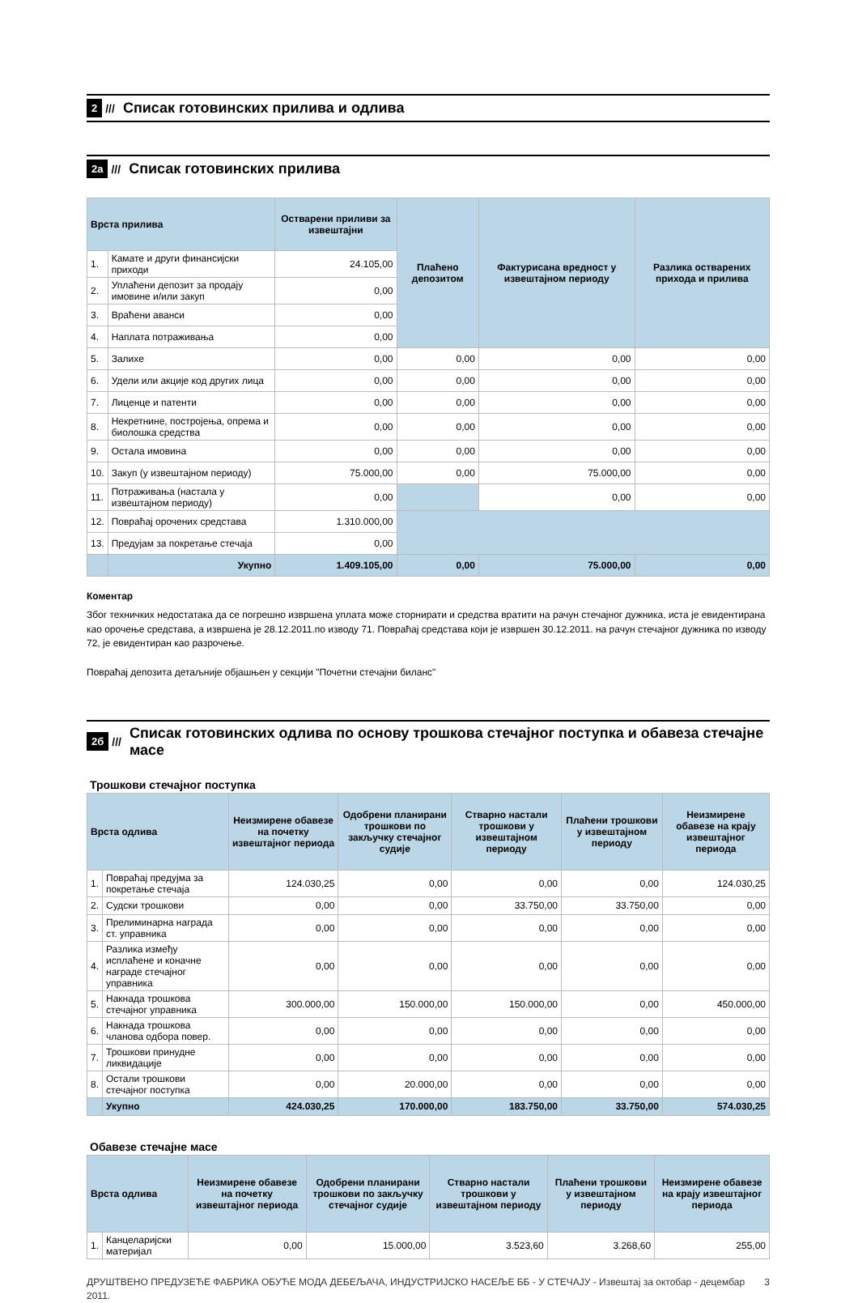2 ///
Списак готовинских прилива и одлива
2а ///
Списак готовинских прилива
| Врста прилива | | Остварени приливи за извештајни | Плаћено депозитом | Фактурисана вредност у извештајном периоду | Разлика остварених прихода и прилива |
| 1. | Камате и други финансијски приходи | 24.105,00 | | | |
| 2. | Уплаћени депозит за продају имовине и/или закуп | 0,00 | | | |
| 3. | Враћени аванси | 0,00 | | | |
| 4. | Наплата потраживања | 0,00 | | | |
| 5. | Залихе | 0,00 | 0,00 | 0,00 | 0,00 |
| 6. | Удели или акције код других лица | 0,00 | 0,00 | 0,00 | 0,00 |
| 7. | Лиценце и патенти | 0,00 | 0,00 | 0,00 | 0,00 |
| 8. | Некретнине, постројења, опрема и биолошка средства | 0,00 | 0,00 | 0,00 | 0,00 |
| 9. | Остала имовина | 0,00 | 0,00 | 0,00 | 0,00 |
| 10. | Закуп (у извештајном периоду) | 75.000,00 | 0,00 | 75.000,00 | 0,00 |
| 11. | Потраживања (настала у извештајном периоду) | 0,00 | | 0,00 | 0,00 |
| 12. | Повраћај орочених средстава | 1.310.000,00 | | | |
| 13. | Предујам за покретање стечаја | 0,00 | | | |
| | Укупно | 1.409.105,00 | 0,00 | 75.000,00 | 0,00 |
Коментар
Због техничких недостатака да се погрешно извршена уплата може сторнирати и средства вратити на рачун стечајног дужника, иста је евидентирана као орочење средстава, а извршена је 28.12.2011.по изводу 71. Повраћај средстава који је извршен 30.12.2011. на рачун стечајног дужника по изводу 72, је евидентиран као разрочење.
Повраћај депозита детаљније објашњен у секцији "Почетни стечајни биланс"
2б ///
Списак готовинских одлива по основу трошкова стечајног поступка и обавеза стечајне масе
Трошкови стечајног поступка
| Врста одлива | | Неизмирене обавезе на почетку извештајног периода | Одобрени планирани трошкови по закључку стечајног судије | Стварно настали трошкови у извештајном периоду | Плаћени трошкови у извештајном периоду | Неизмирене обавезе на крају извештајног периода |
| 1. | Повраћај предујма за покретање стечаја | 124.030,25 | 0,00 | 0,00 | 0,00 | 124.030,25 |
| 2. | Судски трошкови | 0,00 | 0,00 | 33.750,00 | 33.750,00 | 0,00 |
| 3. | Прелиминарна награда ст. управника | 0,00 | 0,00 | 0,00 | 0,00 | 0,00 |
| 4. | Разлика између исплаћене и коначне награде стечајног управника | 0,00 | 0,00 | 0,00 | 0,00 | 0,00 |
| 5. | Накнада трошкова стечајног управника | 300.000,00 | 150.000,00 | 150.000,00 | 0,00 | 450.000,00 |
| 6. | Накнада трошкова чланова одбора повер. | 0,00 | 0,00 | 0,00 | 0,00 | 0,00 |
| 7. | Трошкови принудне ликвидације | 0,00 | 0,00 | 0,00 | 0,00 | 0,00 |
| 8. | Остали трошкови стечајног поступка | 0,00 | 20.000,00 | 0,00 | 0,00 | 0,00 |
| | Укупно | 424.030,25 | 170.000,00 | 183.750,00 | 33.750,00 | 574.030,25 |
Обавезе стечајне масе
| Врста одлива | | Неизмирене обавезе на почетку извештајног периода | Одобрени планирани трошкови по закључку стечајног судије | Стварно настали трошкови у извештајном периоду | Плаћени трошкови у извештајном периоду | Неизмирене обавезе на крају извештајног периода |
| 1. | Канцеларијски материјал | 0,00 | 15.000,00 | 3.523,60 | 3.268,60 | 255,00 |
ДРУШТВЕНО ПРЕДУЗЕЋЕ ФАБРИКА ОБУЋЕ МОДА ДЕБЕЉАЧА, ИНДУСТРИЈСКО НАСЕЉЕ ББ - У СТЕЧАЈУ - Извештај за октобар - децембар 2011. 3